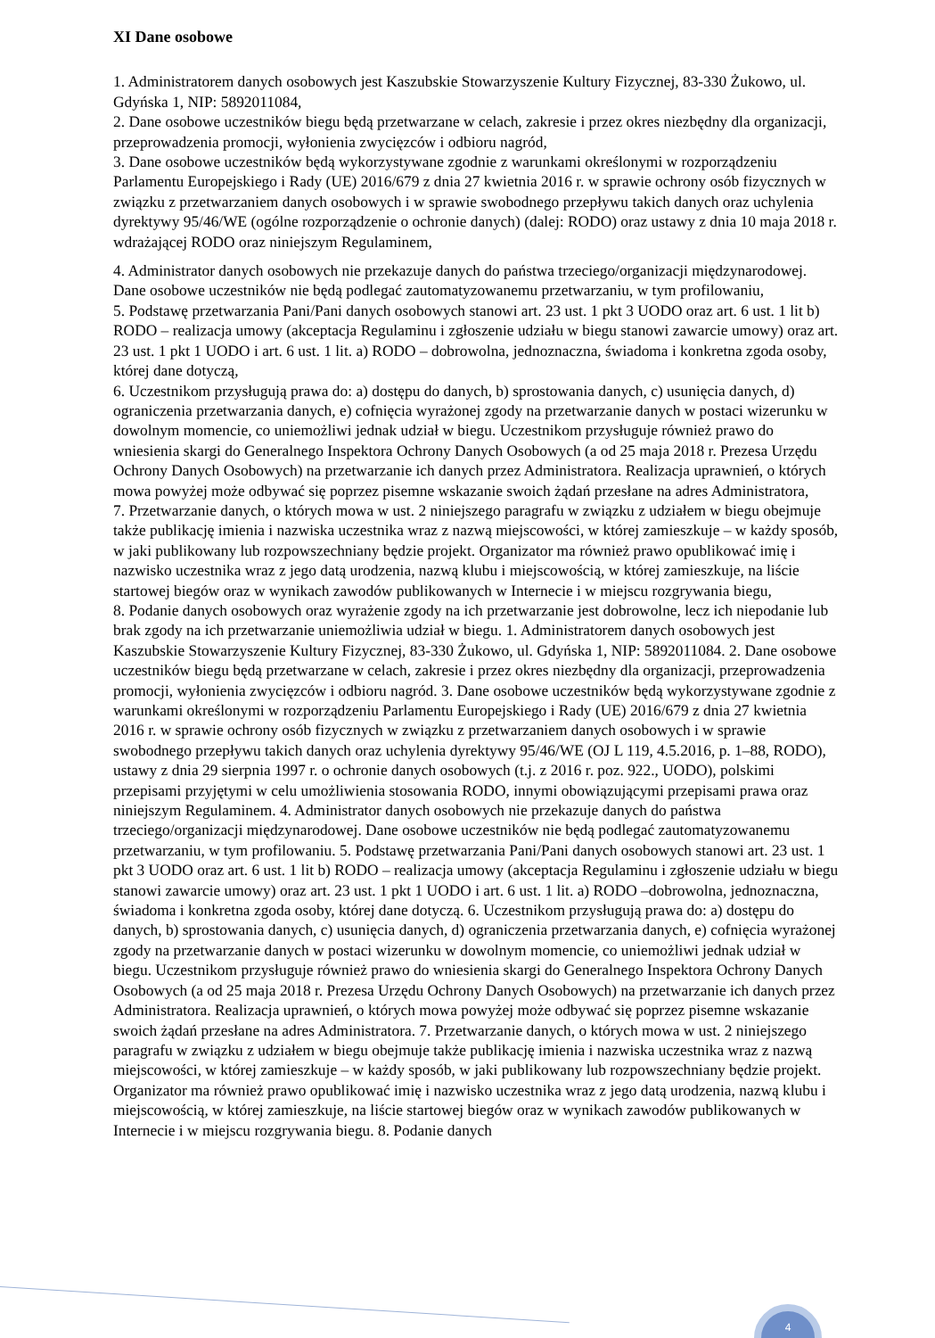XI Dane osobowe
1. Administratorem danych osobowych jest Kaszubskie Stowarzyszenie Kultury Fizycznej, 83-330 Żukowo, ul. Gdyńska 1, NIP: 5892011084,
2. Dane osobowe uczestników biegu będą przetwarzane w celach, zakresie i przez okres niezbędny dla organizacji, przeprowadzenia promocji, wyłonienia zwycięzców i odbioru nagród,
3. Dane osobowe uczestników będą wykorzystywane zgodnie z warunkami określonymi w rozporządzeniu Parlamentu Europejskiego i Rady (UE) 2016/679 z dnia 27 kwietnia 2016 r. w sprawie ochrony osób fizycznych w związku z przetwarzaniem danych osobowych i w sprawie swobodnego przepływu takich danych oraz uchylenia dyrektywy 95/46/WE (ogólne rozporządzenie o ochronie danych) (dalej: RODO) oraz ustawy z dnia 10 maja 2018 r. wdrażającej RODO oraz niniejszym Regulaminem,
4. Administrator danych osobowych nie przekazuje danych do państwa trzeciego/organizacji międzynarodowej. Dane osobowe uczestników nie będą podlegać zautomatyzowanemu przetwarzaniu, w tym profilowaniu,
5. Podstawę przetwarzania Pani/Pani danych osobowych stanowi art. 23 ust. 1 pkt 3 UODO oraz art. 6 ust. 1 lit b) RODO – realizacja umowy (akceptacja Regulaminu i zgłoszenie udziału w biegu stanowi zawarcie umowy) oraz art. 23 ust. 1 pkt 1 UODO i art. 6 ust. 1 lit. a) RODO – dobrowolna, jednoznaczna, świadoma i konkretna zgoda osoby, której dane dotyczą,
6. Uczestnikom przysługują prawa do: a) dostępu do danych, b) sprostowania danych, c) usunięcia danych, d) ograniczenia przetwarzania danych, e) cofnięcia wyrażonej zgody na przetwarzanie danych w postaci wizerunku w dowolnym momencie, co uniemożliwi jednak udział w biegu. Uczestnikom przysługuje również prawo do wniesienia skargi do Generalnego Inspektora Ochrony Danych Osobowych (a od 25 maja 2018 r. Prezesa Urzędu Ochrony Danych Osobowych) na przetwarzanie ich danych przez Administratora. Realizacja uprawnień, o których mowa powyżej może odbywać się poprzez pisemne wskazanie swoich żądań przesłane na adres Administratora,
7. Przetwarzanie danych, o których mowa w ust. 2 niniejszego paragrafu w związku z udziałem w biegu obejmuje także publikację imienia i nazwiska uczestnika wraz z nazwą miejscowości, w której zamieszkuje – w każdy sposób, w jaki publikowany lub rozpowszechniany będzie projekt. Organizator ma również prawo opublikować imię i nazwisko uczestnika wraz z jego datą urodzenia, nazwą klubu i miejscowością, w której zamieszkuje, na liście startowej biegów oraz w wynikach zawodów publikowanych w Internecie i w miejscu rozgrywania biegu,
8. Podanie danych osobowych oraz wyrażenie zgody na ich przetwarzanie jest dobrowolne, lecz ich niepodanie lub brak zgody na ich przetwarzanie uniemożliwia udział w biegu. 1. Administratorem danych osobowych jest Kaszubskie Stowarzyszenie Kultury Fizycznej, 83-330 Żukowo, ul. Gdyńska 1, NIP: 5892011084. 2. Dane osobowe uczestników biegu będą przetwarzane w celach, zakresie i przez okres niezbędny dla organizacji, przeprowadzenia promocji, wyłonienia zwycięzców i odbioru nagród. 3. Dane osobowe uczestników będą wykorzystywane zgodnie z warunkami określonymi w rozporządzeniu Parlamentu Europejskiego i Rady (UE) 2016/679 z dnia 27 kwietnia 2016 r. w sprawie ochrony osób fizycznych w związku z przetwarzaniem danych osobowych i w sprawie swobodnego przepływu takich danych oraz uchylenia dyrektywy 95/46/WE (OJ L 119, 4.5.2016, p. 1–88, RODO), ustawy z dnia 29 sierpnia 1997 r. o ochronie danych osobowych (t.j. z 2016 r. poz. 922., UODO), polskimi przepisami przyjętymi w celu umożliwienia stosowania RODO, innymi obowiązującymi przepisami prawa oraz niniejszym Regulaminem. 4. Administrator danych osobowych nie przekazuje danych do państwa trzeciego/organizacji międzynarodowej. Dane osobowe uczestników nie będą podlegać zautomatyzowanemu przetwarzaniu, w tym profilowaniu. 5. Podstawę przetwarzania Pani/Pani danych osobowych stanowi art. 23 ust. 1 pkt 3 UODO oraz art. 6 ust. 1 lit b) RODO – realizacja umowy (akceptacja Regulaminu i zgłoszenie udziału w biegu stanowi zawarcie umowy) oraz art. 23 ust. 1 pkt 1 UODO i art. 6 ust. 1 lit. a) RODO –dobrowolna, jednoznaczna, świadoma i konkretna zgoda osoby, której dane dotyczą. 6. Uczestnikom przysługują prawa do: a) dostępu do danych, b) sprostowania danych, c) usunięcia danych, d) ograniczenia przetwarzania danych, e) cofnięcia wyrażonej zgody na przetwarzanie danych w postaci wizerunku w dowolnym momencie, co uniemożliwi jednak udział w biegu. Uczestnikom przysługuje również prawo do wniesienia skargi do Generalnego Inspektora Ochrony Danych Osobowych (a od 25 maja 2018 r. Prezesa Urzędu Ochrony Danych Osobowych) na przetwarzanie ich danych przez Administratora. Realizacja uprawnień, o których mowa powyżej może odbywać się poprzez pisemne wskazanie swoich żądań przesłane na adres Administratora. 7. Przetwarzanie danych, o których mowa w ust. 2 niniejszego paragrafu w związku z udziałem w biegu obejmuje także publikację imienia i nazwiska uczestnika wraz z nazwą miejscowości, w której zamieszkuje – w każdy sposób, w jaki publikowany lub rozpowszechniany będzie projekt. Organizator ma również prawo opublikować imię i nazwisko uczestnika wraz z jego datą urodzenia, nazwą klubu i miejscowością, w której zamieszkuje, na liście startowej biegów oraz w wynikach zawodów publikowanych w Internecie i w miejscu rozgrywania biegu. 8. Podanie danych
4